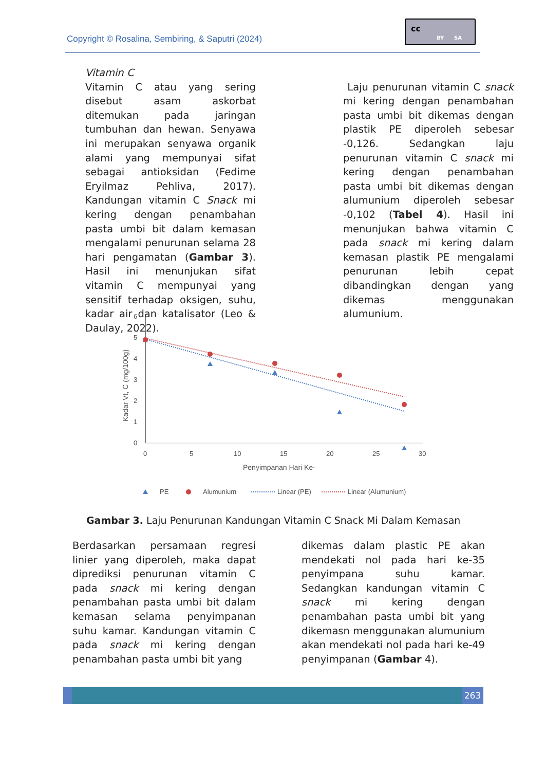Copyright © Rosalina, Sembiring, & Saputri (2024)
cc
BY SA
Vitamin C
Vitamin C atau yang sering disebut asam askorbat ditemukan pada jaringan tumbuhan dan hewan. Senyawa ini merupakan senyawa organik alami yang mempunyai sifat sebagai antioksidan (Fedime Eryilmaz Pehliva, 2017). Kandungan vitamin C Snack mi kering dengan penambahan pasta umbi bit dalam kemasan mengalami penurunan selama 28 hari pengamatan (Gambar 3). Hasil ini menunjukan sifat vitamin C mempunyai yang sensitif terhadap oksigen, suhu, kadar air dan katalisator (Leo & Daulay, 2022).
Laju penurunan vitamin C snack mi kering dengan penambahan pasta umbi bit dikemas dengan plastik PE diperoleh sebesar -0,126. Sedangkan laju penurunan vitamin C snack mi kering dengan penambahan pasta umbi bit dikemas dengan alumunium diperoleh sebesar -0,102 (Tabel 4). Hasil ini menunjukan bahwa vitamin C pada snack mi kering dalam kemasan plastik PE mengalami penurunan lebih cepat dibandingkan dengan yang dikemas menggunakan alumunium.
0
1
2
3
4
5
6
0
5
10
15
20
25
30
Penyimpanan Hari Ke-
Kadar Vt, C (mg/100g)
PE
Alumunium
Linear (PE)
Linear (Alumunium)
Gambar 3. Laju Penurunan Kandungan Vitamin C Snack Mi Dalam Kemasan
Berdasarkan persamaan regresi linier yang diperoleh, maka dapat diprediksi penurunan vitamin C pada snack mi kering dengan penambahan pasta umbi bit dalam kemasan selama penyimpanan suhu kamar. Kandungan vitamin C pada snack mi kering dengan penambahan pasta umbi bit yang
dikemas dalam plastic PE akan mendekati nol pada hari ke-35 penyimpana suhu kamar. Sedangkan kandungan vitamin C snack mi kering dengan penambahan pasta umbi bit yang dikemasn menggunakan alumunium akan mendekati nol pada hari ke-49 penyimpanan (Gambar 4).
263